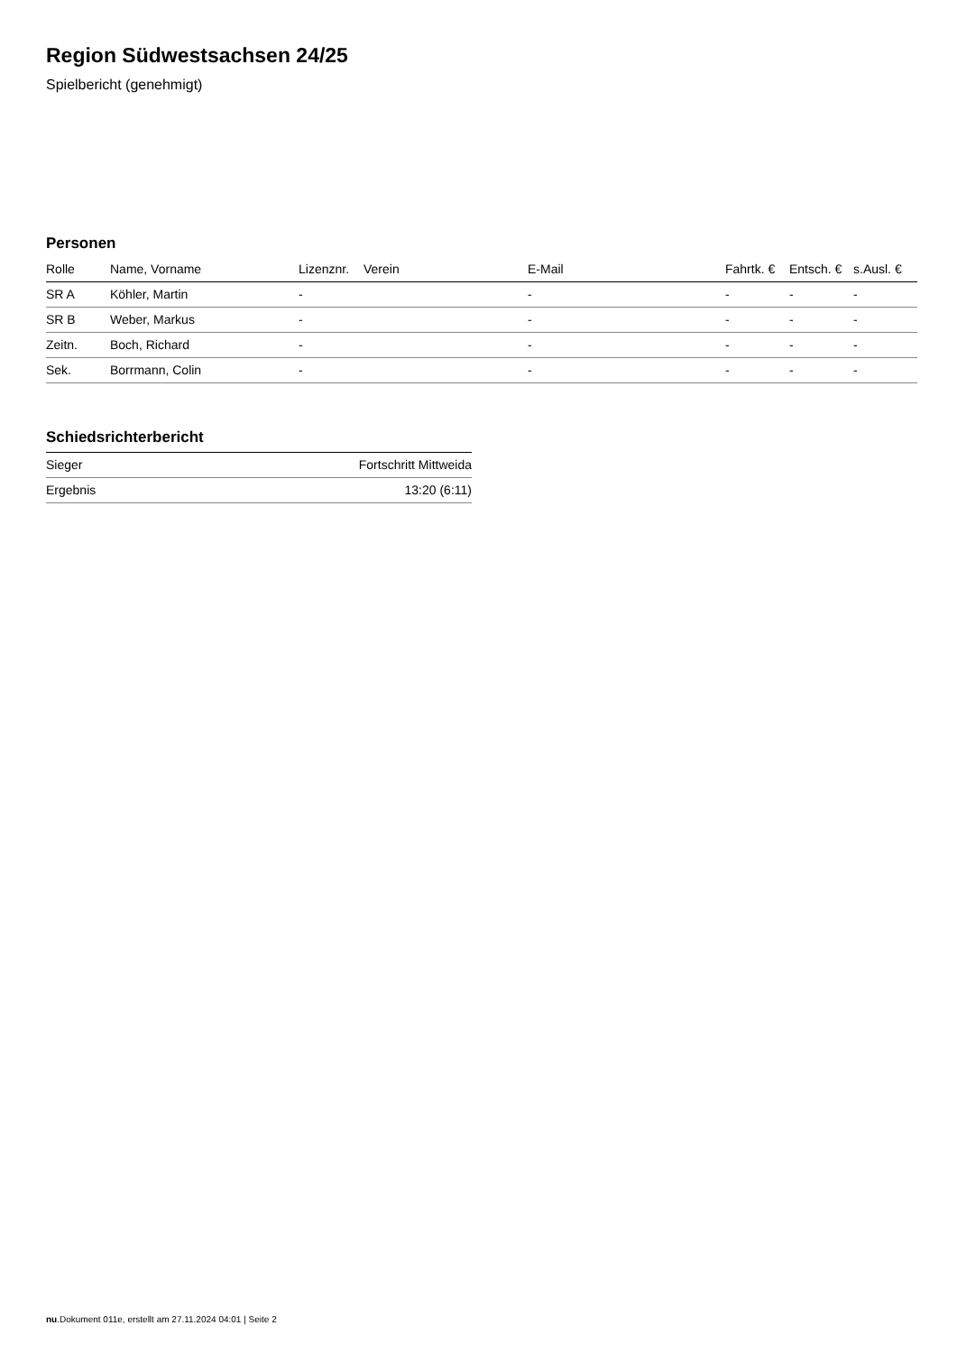Region Südwestsachsen 24/25
Spielbericht (genehmigt)
Personen
| Rolle | Name, Vorname | Lizenznr. | Verein | E-Mail | Fahrtk. € | Entsch. € | s.Ausl. € |
| --- | --- | --- | --- | --- | --- | --- | --- |
| SR A | Köhler, Martin | - | | - | - | - | - |
| SR B | Weber, Markus | - | | - | - | - | - |
| Zeitn. | Boch, Richard | - | | - | - | - | - |
| Sek. | Borrmann, Colin | - | | - | - | - | - |
Schiedsrichterbericht
| Sieger | Fortschritt Mittweida |
| Ergebnis | 13:20 (6:11) |
nu.Dokument 011e, erstellt am 27.11.2024 04:01 | Seite 2